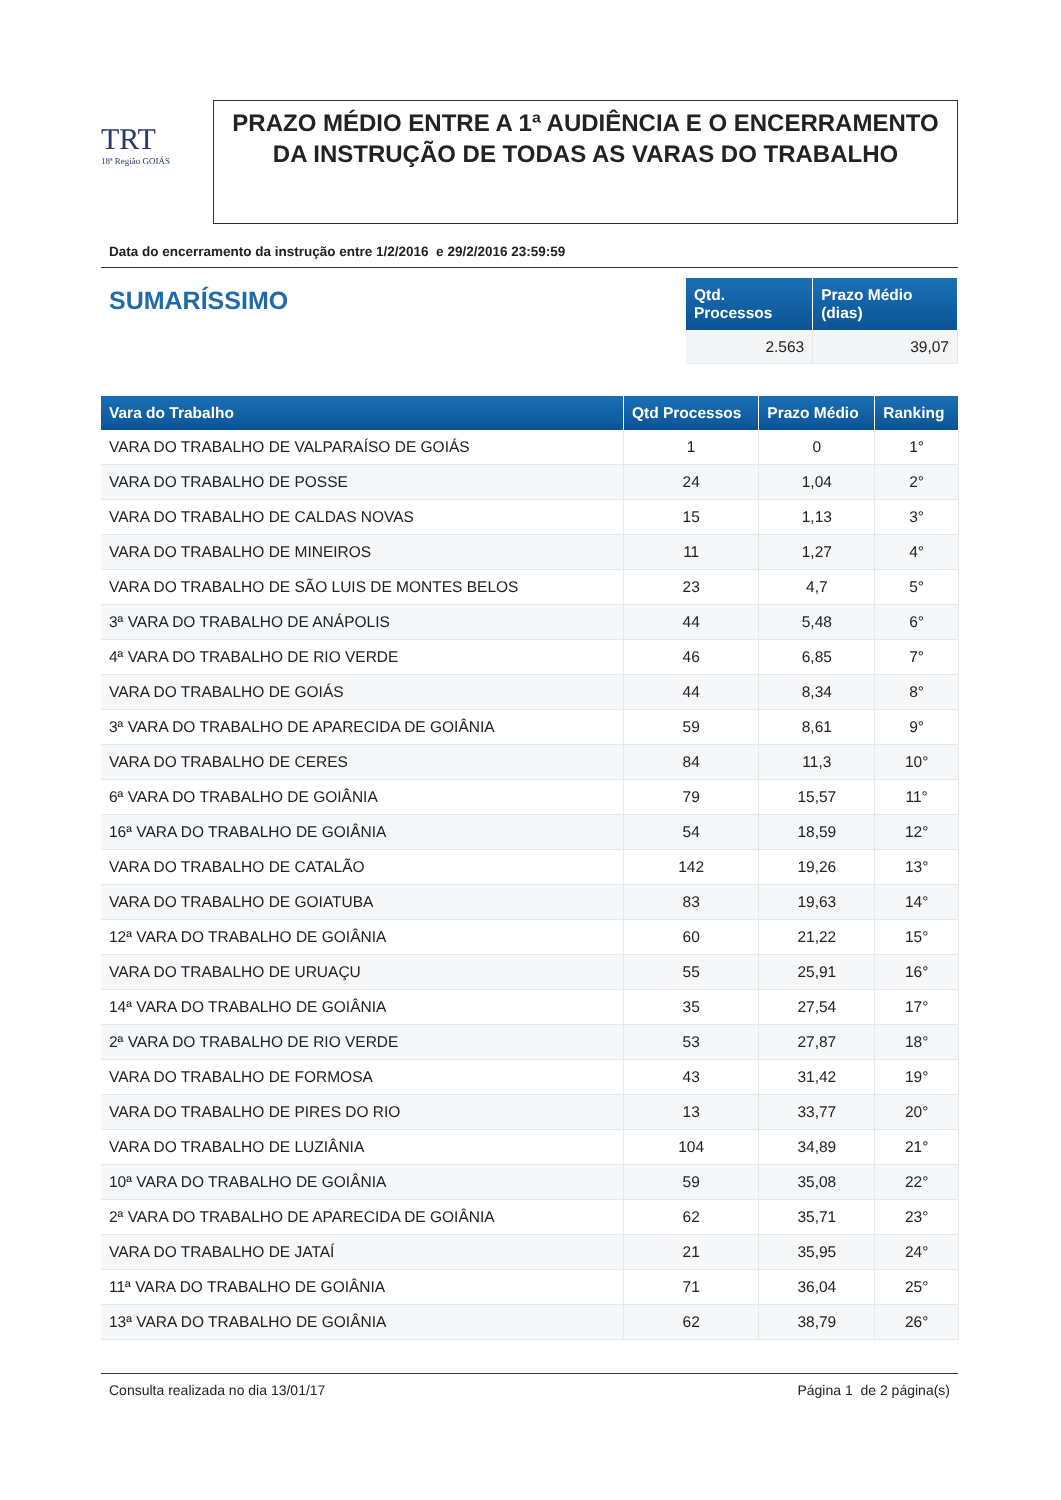TRT
18ª Região GOIÁS
PRAZO MÉDIO ENTRE A 1ª AUDIÊNCIA E O ENCERRAMENTO DA INSTRUÇÃO DE TODAS AS VARAS DO TRABALHO
Data do encerramento da instrução entre 1/2/2016 e 29/2/2016 23:59:59
SUMARÍSSIMO
| Qtd. Processos | Prazo Médio (dias) |
| --- | --- |
| 2.563 | 39,07 |
| Vara do Trabalho | Qtd Processos | Prazo Médio | Ranking |
| --- | --- | --- | --- |
| VARA DO TRABALHO DE VALPARAÍSO DE GOIÁS | 1 | 0 | 1° |
| VARA DO TRABALHO DE POSSE | 24 | 1,04 | 2° |
| VARA DO TRABALHO DE CALDAS NOVAS | 15 | 1,13 | 3° |
| VARA DO TRABALHO DE MINEIROS | 11 | 1,27 | 4° |
| VARA DO TRABALHO DE SÃO LUIS DE MONTES BELOS | 23 | 4,7 | 5° |
| 3ª VARA DO TRABALHO DE ANÁPOLIS | 44 | 5,48 | 6° |
| 4ª VARA DO TRABALHO DE RIO VERDE | 46 | 6,85 | 7° |
| VARA DO TRABALHO DE GOIÁS | 44 | 8,34 | 8° |
| 3ª VARA DO TRABALHO DE APARECIDA DE GOIÂNIA | 59 | 8,61 | 9° |
| VARA DO TRABALHO DE CERES | 84 | 11,3 | 10° |
| 6ª VARA DO TRABALHO DE GOIÂNIA | 79 | 15,57 | 11° |
| 16ª VARA DO TRABALHO DE GOIÂNIA | 54 | 18,59 | 12° |
| VARA DO TRABALHO DE CATALÃO | 142 | 19,26 | 13° |
| VARA DO TRABALHO DE GOIATUBA | 83 | 19,63 | 14° |
| 12ª VARA DO TRABALHO DE GOIÂNIA | 60 | 21,22 | 15° |
| VARA DO TRABALHO DE URUAÇU | 55 | 25,91 | 16° |
| 14ª VARA DO TRABALHO DE GOIÂNIA | 35 | 27,54 | 17° |
| 2ª VARA DO TRABALHO DE RIO VERDE | 53 | 27,87 | 18° |
| VARA DO TRABALHO DE FORMOSA | 43 | 31,42 | 19° |
| VARA DO TRABALHO DE PIRES DO RIO | 13 | 33,77 | 20° |
| VARA DO TRABALHO DE LUZIÂNIA | 104 | 34,89 | 21° |
| 10ª VARA DO TRABALHO DE GOIÂNIA | 59 | 35,08 | 22° |
| 2ª VARA DO TRABALHO DE APARECIDA DE GOIÂNIA | 62 | 35,71 | 23° |
| VARA DO TRABALHO DE JATAÍ | 21 | 35,95 | 24° |
| 11ª VARA DO TRABALHO DE GOIÂNIA | 71 | 36,04 | 25° |
| 13ª VARA DO TRABALHO DE GOIÂNIA | 62 | 38,79 | 26° |
Consulta realizada no dia 13/01/17 Página 1 de 2 página(s)